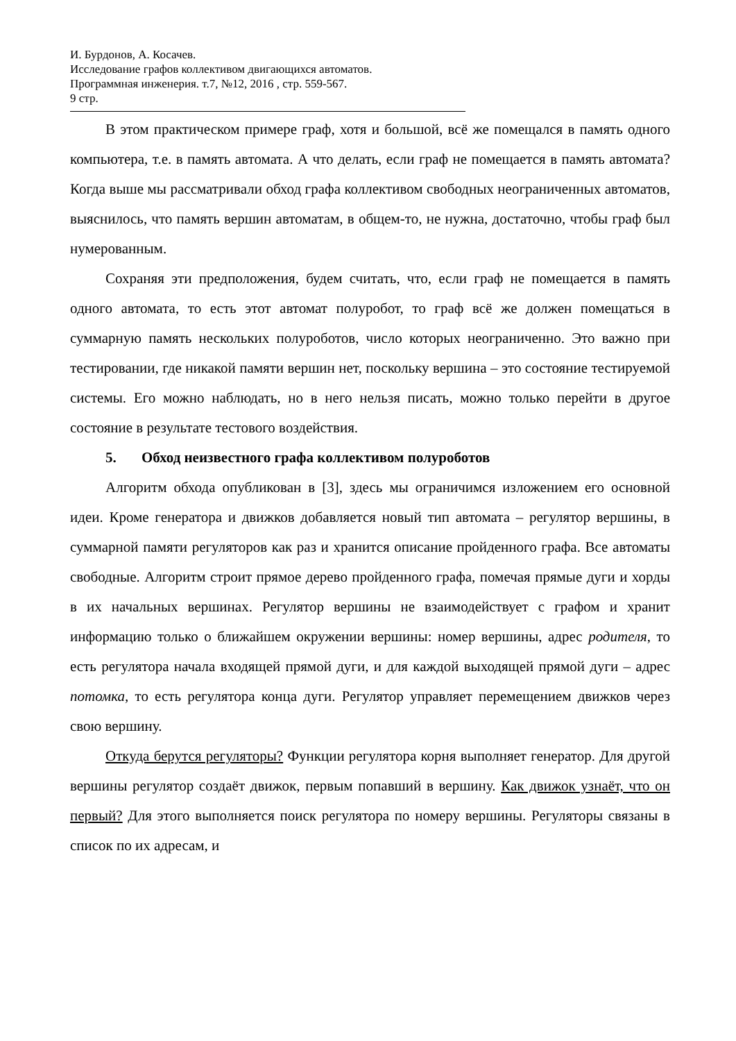И. Бурдонов, А. Косачев.
Исследование графов коллективом двигающихся автоматов.
Программная инженерия. т.7, №12, 2016 , стр. 559-567.
9 стр.
В этом практическом примере граф, хотя и большой, всё же помещался в память одного компьютера, т.е. в память автомата. А что делать, если граф не помещается в память автомата? Когда выше мы рассматривали обход графа коллективом свободных неограниченных автоматов, выяснилось, что память вершин автоматам, в общем-то, не нужна, достаточно, чтобы граф был нумерованным.
Сохраняя эти предположения, будем считать, что, если граф не помещается в память одного автомата, то есть этот автомат полуробот, то граф всё же должен помещаться в суммарную память нескольких полуроботов, число которых неограниченно. Это важно при тестировании, где никакой памяти вершин нет, поскольку вершина – это состояние тестируемой системы. Его можно наблюдать, но в него нельзя писать, можно только перейти в другое состояние в результате тестового воздействия.
5. Обход неизвестного графа коллективом полуроботов
Алгоритм обхода опубликован в [3], здесь мы ограничимся изложением его основной идеи. Кроме генератора и движков добавляется новый тип автомата – регулятор вершины, в суммарной памяти регуляторов как раз и хранится описание пройденного графа. Все автоматы свободные. Алгоритм строит прямое дерево пройденного графа, помечая прямые дуги и хорды в их начальных вершинах. Регулятор вершины не взаимодействует с графом и хранит информацию только о ближайшем окружении вершины: номер вершины, адрес родителя, то есть регулятора начала входящей прямой дуги, и для каждой выходящей прямой дуги – адрес потомка, то есть регулятора конца дуги. Регулятор управляет перемещением движков через свою вершину.
Откуда берутся регуляторы? Функции регулятора корня выполняет генератор. Для другой вершины регулятор создаёт движок, первым попавший в вершину. Как движок узнаёт, что он первый? Для этого выполняется поиск регулятора по номеру вершины. Регуляторы связаны в список по их адресам, и